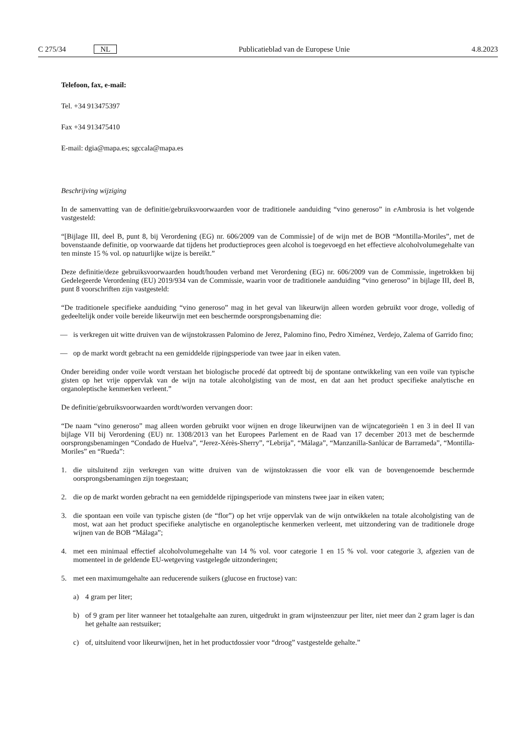C 275/34 NL Publicatieblad van de Europese Unie 4.8.2023
Telefoon, fax, e-mail:
Tel. +34 913475397
Fax +34 913475410
E-mail: dgia@mapa.es; sgccala@mapa.es
Beschrijving wijziging
In de samenvatting van de definitie/gebruiksvoorwaarden voor de traditionele aanduiding “vino generoso” in e Ambrosia is het volgende vastgesteld:
“[Bijlage III, deel B, punt 8, bij Verordening (EG) nr. 606/2009 van de Commissie] of de wijn met de BOB “Montilla-Moriles”, met de bovenstaande definitie, op voorwaarde dat tijdens het productieproces geen alcohol is toegevoegd en het effectieve alcoholvolumegehalte van ten minste 15 % vol. op natuurlijke wijze is bereikt.”
Deze definitie/deze gebruiksvoorwaarden houdt/houden verband met Verordening (EG) nr. 606/2009 van de Commissie, ingetrokken bij Gedelegeerde Verordening (EU) 2019/934 van de Commissie, waarin voor de traditionele aanduiding “vino generoso” in bijlage III, deel B, punt 8 voorschriften zijn vastgesteld:
“De traditionele specifieke aanduiding “vino generoso” mag in het geval van likeurwijn alleen worden gebruikt voor droge, volledig of gedeeltelijk onder voile bereide likeurwijn met een beschermde oorsprongsbenaming die:
— is verkregen uit witte druiven van de wijnstokrassen Palomino de Jerez, Palomino fino, Pedro Ximénez, Verdejo, Zalema of Garrido fino;
— op de markt wordt gebracht na een gemiddelde rijpingsperiode van twee jaar in eiken vaten.
Onder bereiding onder voile wordt verstaan het biologische procedé dat optreedt bij de spontane ontwikkeling van een voile van typische gisten op het vrije oppervlak van de wijn na totale alcoholgisting van de most, en dat aan het product specifieke analytische en organoleptische kenmerken verleent.”
De definitie/gebruiksvoorwaarden wordt/worden vervangen door:
“De naam “vino generoso” mag alleen worden gebruikt voor wijnen en droge likeurwijnen van de wijncategorieën 1 en 3 in deel II van bijlage VII bij Verordening (EU) nr. 1308/2013 van het Europees Parlement en de Raad van 17 december 2013 met de beschermde oorsprongsbenamingen “Condado de Huelva”, “Jerez-Xérès-Sherry”, “Lebrija”, “Málaga”, “Manzanilla-Sanlúcar de Barrameda”, “Montilla-Moriles” en “Rueda”:
1. die uitsluitend zijn verkregen van witte druiven van de wijnstokrassen die voor elk van de bovengenoemde beschermde oorsprongsbenamingen zijn toegestaan;
2. die op de markt worden gebracht na een gemiddelde rijpingsperiode van minstens twee jaar in eiken vaten;
3. die spontaan een voile van typische gisten (de “flor”) op het vrije oppervlak van de wijn ontwikkelen na totale alcoholgisting van de most, wat aan het product specifieke analytische en organoleptische kenmerken verleent, met uitzondering van de traditionele droge wijnen van de BOB “Málaga”;
4. met een minimaal effectief alcoholvolumegehalte van 14 % vol. voor categorie 1 en 15 % vol. voor categorie 3, afgezien van de momenteel in de geldende EU-wetgeving vastgelegde uitzonderingen;
5. met een maximumgehalte aan reducerende suikers (glucose en fructose) van:
a) 4 gram per liter;
b) of 9 gram per liter wanneer het totaalgehalte aan zuren, uitgedrukt in gram wijnsteenzuur per liter, niet meer dan 2 gram lager is dan het gehalte aan restsuiker;
c) of, uitsluitend voor likeurwijnen, het in het productdossier voor “droog” vastgestelde gehalte.”